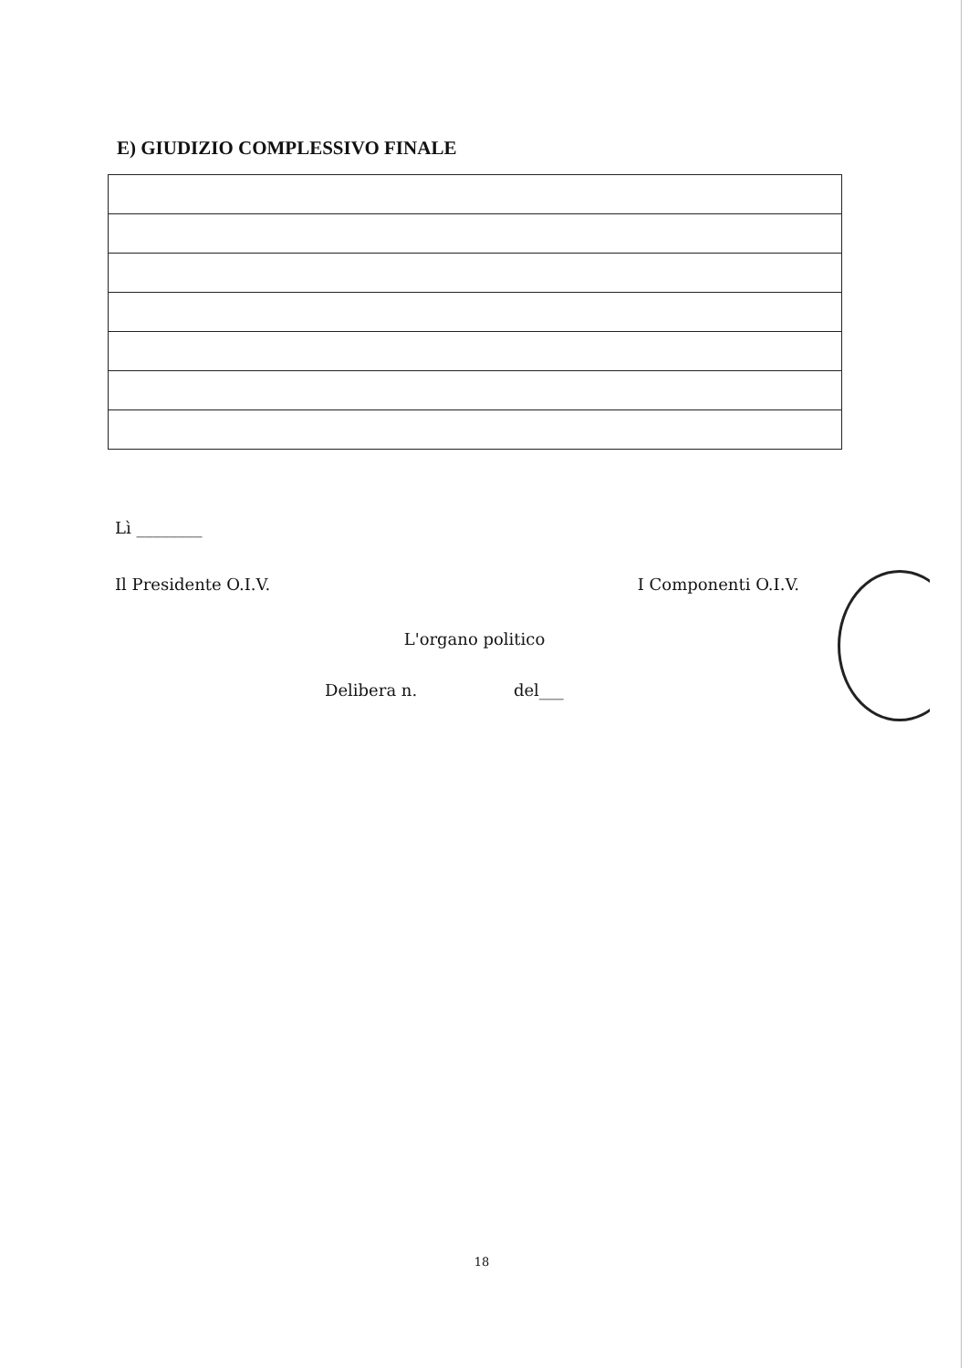E) GIUDIZIO COMPLESSIVO FINALE
Lì ________
Il Presidente O.I.V. I Componenti O.I.V.
L'organo politico
Delibera n. del___
18